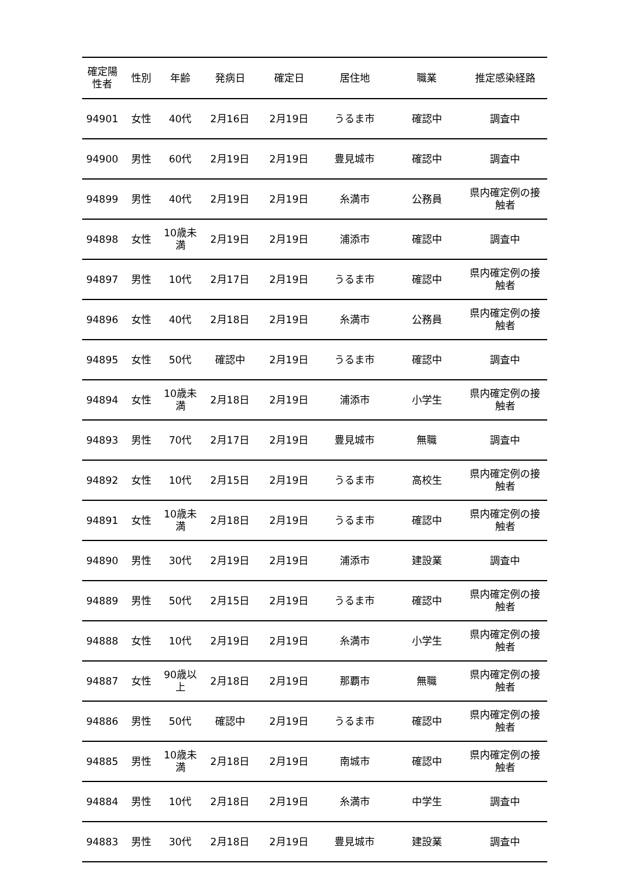| 確定陽 性者 | 性別 | 年齢 | 発病日 | 確定日 | 居住地 | 職業 | 推定感染経路 |
| --- | --- | --- | --- | --- | --- | --- | --- |
| 94901 | 女性 | 40代 | 2月16日 | 2月19日 | うるま市 | 確認中 | 調査中 |
| 94900 | 男性 | 60代 | 2月19日 | 2月19日 | 豊見城市 | 確認中 | 調査中 |
| 94899 | 男性 | 40代 | 2月19日 | 2月19日 | 糸満市 | 公務員 | 県内確定例の接 触者 |
| 94898 | 女性 | 10歳未 満 | 2月19日 | 2月19日 | 浦添市 | 確認中 | 調査中 |
| 94897 | 男性 | 10代 | 2月17日 | 2月19日 | うるま市 | 確認中 | 県内確定例の接 触者 |
| 94896 | 女性 | 40代 | 2月18日 | 2月19日 | 糸満市 | 公務員 | 県内確定例の接 触者 |
| 94895 | 女性 | 50代 | 確認中 | 2月19日 | うるま市 | 確認中 | 調査中 |
| 94894 | 女性 | 10歳未 満 | 2月18日 | 2月19日 | 浦添市 | 小学生 | 県内確定例の接 触者 |
| 94893 | 男性 | 70代 | 2月17日 | 2月19日 | 豊見城市 | 無職 | 調査中 |
| 94892 | 女性 | 10代 | 2月15日 | 2月19日 | うるま市 | 高校生 | 県内確定例の接 触者 |
| 94891 | 女性 | 10歳未 満 | 2月18日 | 2月19日 | うるま市 | 確認中 | 県内確定例の接 触者 |
| 94890 | 男性 | 30代 | 2月19日 | 2月19日 | 浦添市 | 建設業 | 調査中 |
| 94889 | 男性 | 50代 | 2月15日 | 2月19日 | うるま市 | 確認中 | 県内確定例の接 触者 |
| 94888 | 女性 | 10代 | 2月19日 | 2月19日 | 糸満市 | 小学生 | 県内確定例の接 触者 |
| 94887 | 女性 | 90歳以 上 | 2月18日 | 2月19日 | 那覇市 | 無職 | 県内確定例の接 触者 |
| 94886 | 男性 | 50代 | 確認中 | 2月19日 | うるま市 | 確認中 | 県内確定例の接 触者 |
| 94885 | 男性 | 10歳未 満 | 2月18日 | 2月19日 | 南城市 | 確認中 | 県内確定例の接 触者 |
| 94884 | 男性 | 10代 | 2月18日 | 2月19日 | 糸満市 | 中学生 | 調査中 |
| 94883 | 男性 | 30代 | 2月18日 | 2月19日 | 豊見城市 | 建設業 | 調査中 |